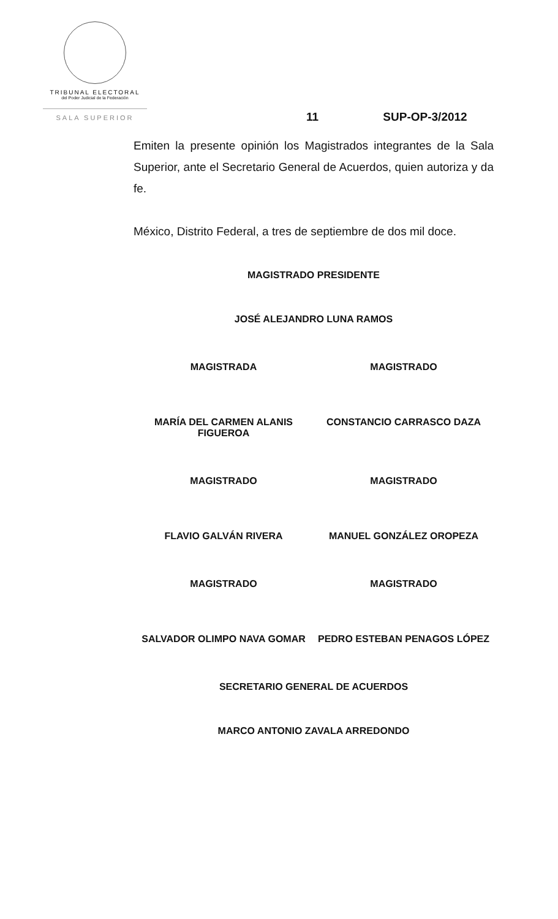TRIBUNAL ELECTORAL
del Poder Judicial de la Federación
SALA SUPERIOR
11 SUP-OP-3/2012
Emiten la presente opinión los Magistrados integrantes de la Sala Superior, ante el Secretario General de Acuerdos, quien autoriza y da fe.
México, Distrito Federal, a tres de septiembre de dos mil doce.
MAGISTRADO PRESIDENTE
JOSÉ ALEJANDRO LUNA RAMOS
MAGISTRADA
MARÍA DEL CARMEN ALANIS FIGUEROA
MAGISTRADO
CONSTANCIO CARRASCO DAZA
MAGISTRADO
FLAVIO GALVÁN RIVERA
MAGISTRADO
MANUEL GONZÁLEZ OROPEZA
MAGISTRADO
SALVADOR OLIMPO NAVA GOMAR
MAGISTRADO
PEDRO ESTEBAN PENAGOS LÓPEZ
SECRETARIO GENERAL DE ACUERDOS
MARCO ANTONIO ZAVALA ARREDONDO